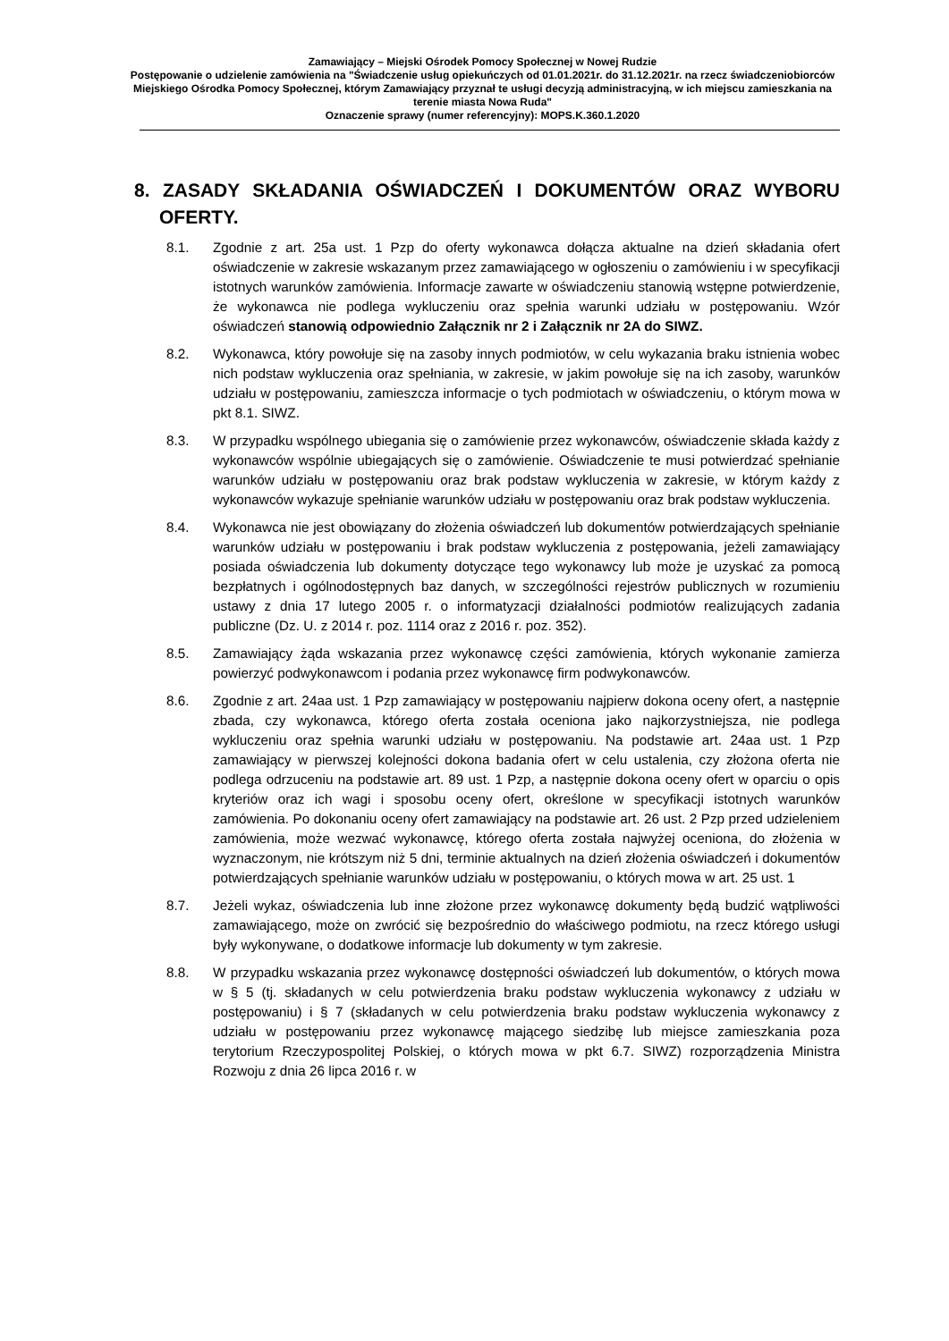Zamawiający – Miejski Ośrodek Pomocy Społecznej w Nowej Rudzie
Postępowanie o udzielenie zamówienia na "Świadczenie usług opiekuńczych od 01.01.2021r. do 31.12.2021r. na rzecz świadczeniobiorców Miejskiego Ośrodka Pomocy Społecznej, którym Zamawiający przyznał te usługi decyzją administracyjną, w ich miejscu zamieszkania na terenie miasta Nowa Ruda"
Oznaczenie sprawy (numer referencyjny): MOPS.K.360.1.2020
8. ZASADY SKŁADANIA OŚWIADCZEŃ I DOKUMENTÓW ORAZ WYBORU OFERTY.
8.1. Zgodnie z art. 25a ust. 1 Pzp do oferty wykonawca dołącza aktualne na dzień składania ofert oświadczenie w zakresie wskazanym przez zamawiającego w ogłoszeniu o zamówieniu i w specyfikacji istotnych warunków zamówienia. Informacje zawarte w oświadczeniu stanowią wstępne potwierdzenie, że wykonawca nie podlega wykluczeniu oraz spełnia warunki udziału w postępowaniu. Wzór oświadczeń stanowią odpowiednio Załącznik nr 2 i Załącznik nr 2A do SIWZ.
8.2. Wykonawca, który powołuje się na zasoby innych podmiotów, w celu wykazania braku istnienia wobec nich podstaw wykluczenia oraz spełniania, w zakresie, w jakim powołuje się na ich zasoby, warunków udziału w postępowaniu, zamieszcza informacje o tych podmiotach w oświadczeniu, o którym mowa w pkt 8.1. SIWZ.
8.3. W przypadku wspólnego ubiegania się o zamówienie przez wykonawców, oświadczenie składa każdy z wykonawców wspólnie ubiegających się o zamówienie. Oświadczenie te musi potwierdzać spełnianie warunków udziału w postępowaniu oraz brak podstaw wykluczenia w zakresie, w którym każdy z wykonawców wykazuje spełnianie warunków udziału w postępowaniu oraz brak podstaw wykluczenia.
8.4. Wykonawca nie jest obowiązany do złożenia oświadczeń lub dokumentów potwierdzających spełnianie warunków udziału w postępowaniu i brak podstaw wykluczenia z postępowania, jeżeli zamawiający posiada oświadczenia lub dokumenty dotyczące tego wykonawcy lub może je uzyskać za pomocą bezpłatnych i ogólnodostępnych baz danych, w szczególności rejestrów publicznych w rozumieniu ustawy z dnia 17 lutego 2005 r. o informatyzacji działalności podmiotów realizujących zadania publiczne (Dz. U. z 2014 r. poz. 1114 oraz z 2016 r. poz. 352).
8.5. Zamawiający żąda wskazania przez wykonawcę części zamówienia, których wykonanie zamierza powierzyć podwykonawcom i podania przez wykonawcę firm podwykonawców.
8.6. Zgodnie z art. 24aa ust. 1 Pzp zamawiający w postępowaniu najpierw dokona oceny ofert, a następnie zbada, czy wykonawca, którego oferta została oceniona jako najkorzystniejsza, nie podlega wykluczeniu oraz spełnia warunki udziału w postępowaniu. Na podstawie art. 24aa ust. 1 Pzp zamawiający w pierwszej kolejności dokona badania ofert w celu ustalenia, czy złożona oferta nie podlega odrzuceniu na podstawie art. 89 ust. 1 Pzp, a następnie dokona oceny ofert w oparciu o opis kryteriów oraz ich wagi i sposobu oceny ofert, określone w specyfikacji istotnych warunków zamówienia. Po dokonaniu oceny ofert zamawiający na podstawie art. 26 ust. 2 Pzp przed udzieleniem zamówienia, może wezwać wykonawcę, którego oferta została najwyżej oceniona, do złożenia w wyznaczonym, nie krótszym niż 5 dni, terminie aktualnych na dzień złożenia oświadczeń i dokumentów potwierdzających spełnianie warunków udziału w postępowaniu, o których mowa w art. 25 ust. 1
8.7. Jeżeli wykaz, oświadczenia lub inne złożone przez wykonawcę dokumenty będą budzić wątpliwości zamawiającego, może on zwrócić się bezpośrednio do właściwego podmiotu, na rzecz którego usługi były wykonywane, o dodatkowe informacje lub dokumenty w tym zakresie.
8.8. W przypadku wskazania przez wykonawcę dostępności oświadczeń lub dokumentów, o których mowa w § 5 (tj. składanych w celu potwierdzenia braku podstaw wykluczenia wykonawcy z udziału w postępowaniu) i § 7 (składanych w celu potwierdzenia braku podstaw wykluczenia wykonawcy z udziału w postępowaniu przez wykonawcę mającego siedzibę lub miejsce zamieszkania poza terytorium Rzeczypospolitej Polskiej, o których mowa w pkt 6.7. SIWZ) rozporządzenia Ministra Rozwoju z dnia 26 lipca 2016 r. w